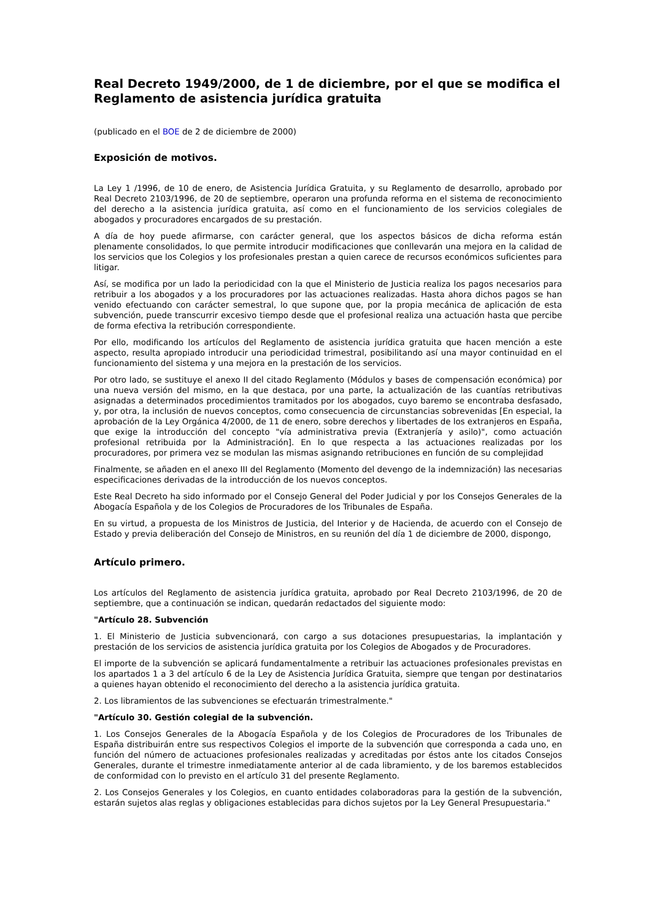Real Decreto 1949/2000, de 1 de diciembre, por el que se modifica el Reglamento de asistencia jurídica gratuita
(publicado en el BOE de 2 de diciembre de 2000)
Exposición de motivos.
La Ley 1 /1996, de 10 de enero, de Asistencia Jurídica Gratuita, y su Reglamento de desarrollo, aprobado por Real Decreto 2103/1996, de 20 de septiembre, operaron una profunda reforma en el sistema de reconocimiento del derecho a la asistencia jurídica gratuita, así como en el funcionamiento de los servicios colegiales de abogados y procuradores encargados de su prestación.
A día de hoy puede afirmarse, con carácter general, que los aspectos básicos de dicha reforma están plenamente consolidados, lo que permite introducir modificaciones que conllevarán una mejora en la calidad de los servicios que los Colegios y los profesionales prestan a quien carece de recursos económicos suficientes para litigar.
Así, se modifica por un lado la periodicidad con la que el Ministerio de Justicia realiza los pagos necesarios para retribuir a los abogados y a los procuradores por las actuaciones realizadas. Hasta ahora dichos pagos se han venido efectuando con carácter semestral, lo que supone que, por la propia mecánica de aplicación de esta subvención, puede transcurrir excesivo tiempo desde que el profesional realiza una actuación hasta que percibe de forma efectiva la retribución correspondiente.
Por ello, modificando los artículos del Reglamento de asistencia jurídica gratuita que hacen mención a este aspecto, resulta apropiado introducir una periodicidad trimestral, posibilitando así una mayor continuidad en el funcionamiento del sistema y una mejora en la prestación de los servicios.
Por otro lado, se sustituye el anexo II del citado Reglamento (Módulos y bases de compensación económica) por una nueva versión del mismo, en la que destaca, por una parte, la actualización de las cuantías retributivas asignadas a determinados procedimientos tramitados por los abogados, cuyo baremo se encontraba desfasado, y, por otra, la inclusión de nuevos conceptos, como consecuencia de circunstancias sobrevenidas [En especial, la aprobación de la Ley Orgánica 4/2000, de 11 de enero, sobre derechos y libertades de los extranjeros en España, que exige la introducción del concepto "vía administrativa previa (Extranjería y asilo)", como actuación profesional retribuida por la Administración]. En lo que respecta a las actuaciones realizadas por los procuradores, por primera vez se modulan las mismas asignando retribuciones en función de su complejidad
Finalmente, se añaden en el anexo III del Reglamento (Momento del devengo de la indemnización) las necesarias especificaciones derivadas de la introducción de los nuevos conceptos.
Este Real Decreto ha sido informado por el Consejo General del Poder Judicial y por los Consejos Generales de la Abogacía Española y de los Colegios de Procuradores de los Tribunales de España.
En su virtud, a propuesta de los Ministros de Justicia, del Interior y de Hacienda, de acuerdo con el Consejo de Estado y previa deliberación del Consejo de Ministros, en su reunión del día 1 de diciembre de 2000, dispongo,
Artículo primero.
Los artículos del Reglamento de asistencia jurídica gratuita, aprobado por Real Decreto 2103/1996, de 20 de septiembre, que a continuación se indican, quedarán redactados del siguiente modo:
"Artículo 28. Subvención
1. El Ministerio de Justicia subvencionará, con cargo a sus dotaciones presupuestarias, la implantación y prestación de los servicios de asistencia jurídica gratuita por los Colegios de Abogados y de Procuradores.
El importe de la subvención se aplicará fundamentalmente a retribuir las actuaciones profesionales previstas en los apartados 1 a 3 del artículo 6 de la Ley de Asistencia Jurídica Gratuita, siempre que tengan por destinatarios a quienes hayan obtenido el reconocimiento del derecho a la asistencia jurídica gratuita.
2. Los libramientos de las subvenciones se efectuarán trimestralmente."
"Artículo 30. Gestión colegial de la subvención.
1. Los Consejos Generales de la Abogacía Española y de los Colegios de Procuradores de los Tribunales de España distribuirán entre sus respectivos Colegios el importe de la subvención que corresponda a cada uno, en función del número de actuaciones profesionales realizadas y acreditadas por éstos ante los citados Consejos Generales, durante el trimestre inmediatamente anterior al de cada libramiento, y de los baremos establecidos de conformidad con lo previsto en el artículo 31 del presente Reglamento.
2. Los Consejos Generales y los Colegios, en cuanto entidades colaboradoras para la gestión de la subvención, estarán sujetos alas reglas y obligaciones establecidas para dichos sujetos por la Ley General Presupuestaria."